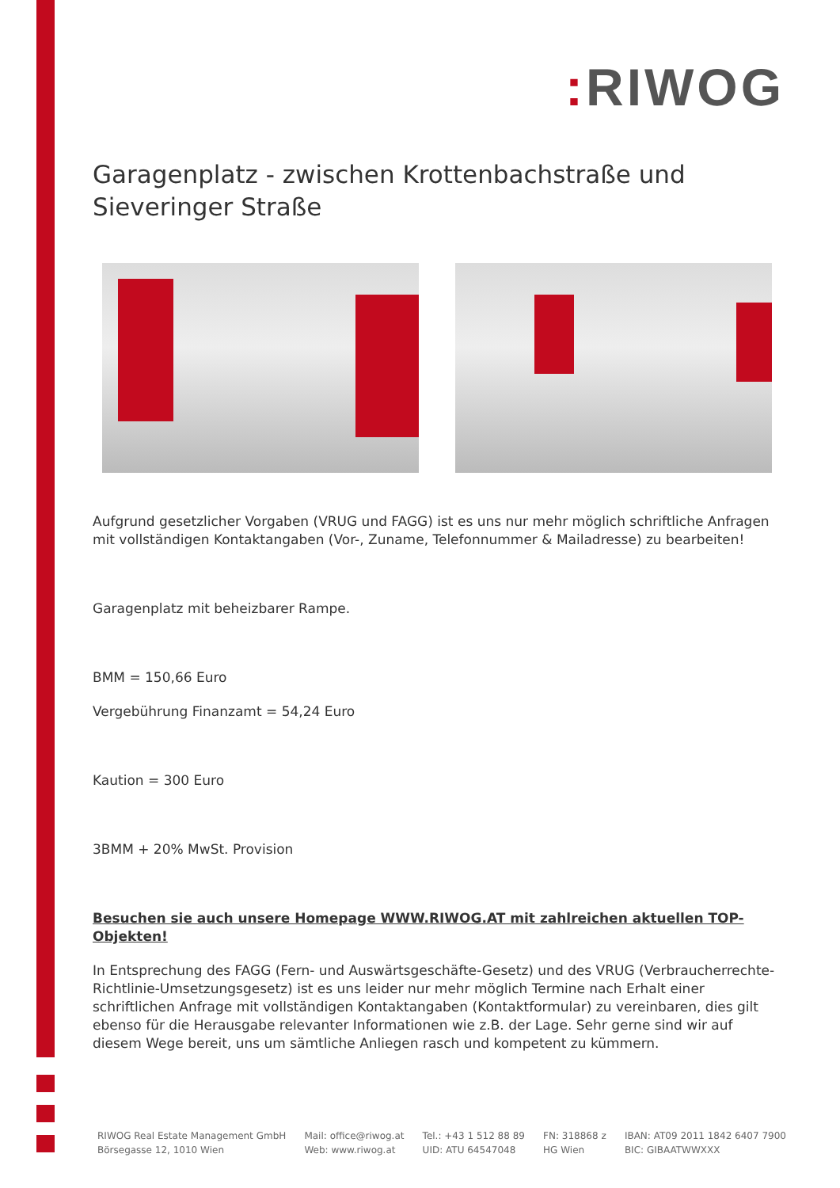: RIWOG
Garagenplatz - zwischen Krottenbachstraße und Sieveringer Straße
Aufgrund gesetzlicher Vorgaben (VRUG und FAGG) ist es uns nur mehr möglich schriftliche Anfragen mit vollständigen Kontaktangaben (Vor-, Zuname, Telefonnummer & Mailadresse) zu bearbeiten!
Garagenplatz mit beheizbarer Rampe.
BMM = 150,66 Euro
Vergebührung Finanzamt = 54,24 Euro
Kaution = 300 Euro
3BMM + 20% MwSt. Provision
Besuchen sie auch unsere Homepage WWW.RIWOG.AT mit zahlreichen aktuellen TOP- Objekten!
In Entsprechung des FAGG (Fern- und Auswärtsgeschäfte-Gesetz) und des VRUG (Verbraucherrechte-Richtlinie-Umsetzungsgesetz) ist es uns leider nur mehr möglich Termine nach Erhalt einer schriftlichen Anfrage mit vollständigen Kontaktangaben (Kontaktformular) zu vereinbaren, dies gilt ebenso für die Herausgabe relevanter Informationen wie z.B. der Lage. Sehr gerne sind wir auf diesem Wege bereit, uns um sämtliche Anliegen rasch und kompetent zu kümmern.
RIWOG Real Estate Management GmbH
Börsegasse 12, 1010 Wien
Mail: office@riwog.at
Web: www.riwog.at
Tel.: +43 1 512 88 89
UID: ATU 64547048
FN: 318868 z
HG Wien
IBAN: AT09 2011 1842 6407 7900
BIC: GIBAATWWXXX